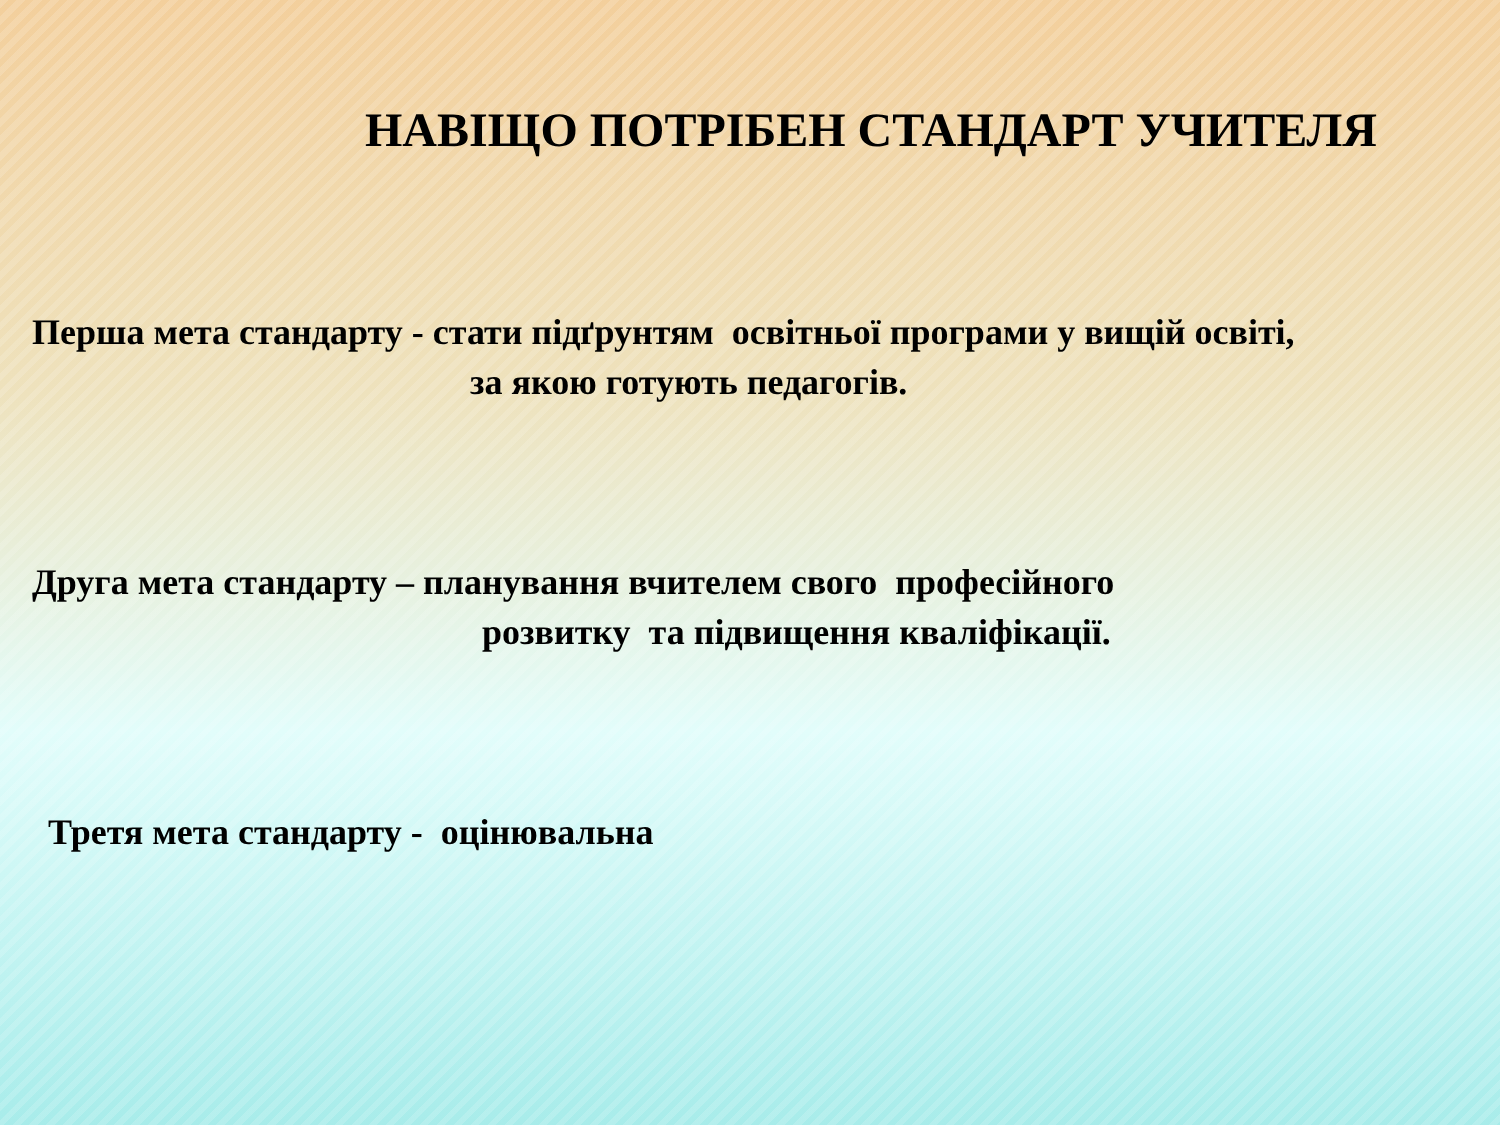НАВІЩО ПОТРІБЕН СТАНДАРТ УЧИТЕЛЯ
Перша мета стандарту - стати підґрунтям освітньої програми у вищій освіті,
за якою готують педагогів.
Друга мета стандарту – планування вчителем свого професійного
розвитку та підвищення кваліфікації.
Третя мета стандарту - оцінювальна